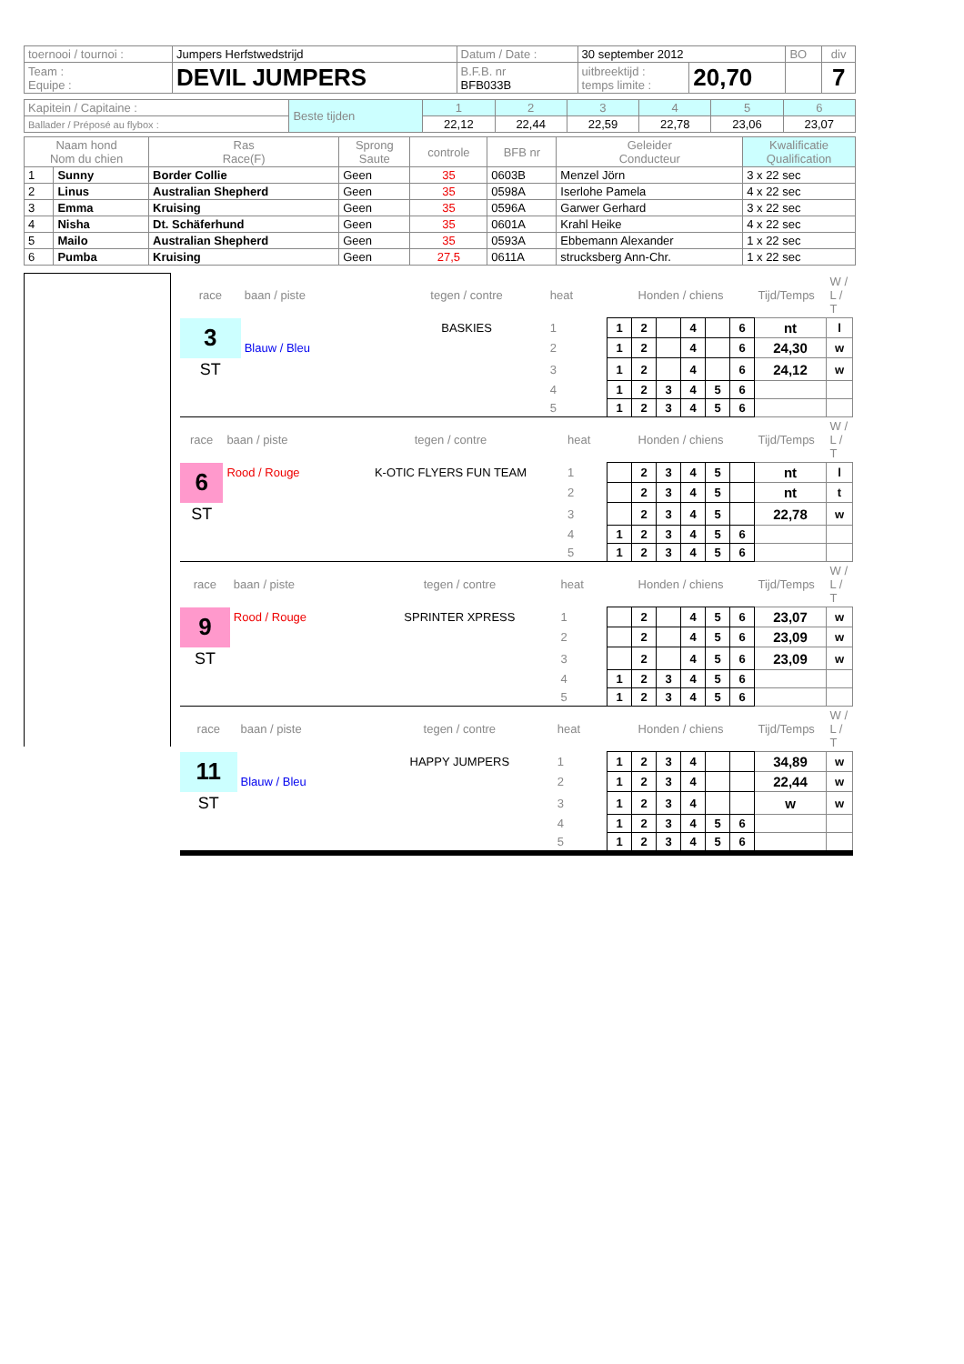| toernooi / tournoi : | Jumpers Herfstwedstrijd | Datum / Date : | 30 september 2012 | | BO | div |
| Team : Equipe : | DEVIL JUMPERS | B.F.B. nr BFB033B | uitbreektijd : temps limite : | 20,70 | | 7 |
| Kapitein / Capitaine : | Beste tijden | 1 | 2 | 3 | 4 | 5 | 6 |
| Ballader / Préposé au flybox : | | 22,12 | 22,44 | 22,59 | 22,78 | 23,06 | 23,07 |
| Naam hond Nom du chien | | Ras Race(F) | Sprong Saute | controle | BFB nr | Geleider Conducteur | Kwalificatie Qualification |
| --- | --- | --- | --- | --- | --- | --- | --- |
| 1 | Sunny | Border Collie | Geen | 35 | 0603B | Menzel Jörn | 3 x 22 sec |
| 2 | Linus | Australian Shepherd | Geen | 35 | 0598A | Iserlohe Pamela | 4 x 22 sec |
| 3 | Emma | Kruising | Geen | 35 | 0596A | Garwer Gerhard | 3 x 22 sec |
| 4 | Nisha | Dt. Schäferhund | Geen | 35 | 0601A | Krahl Heike | 4 x 22 sec |
| 5 | Mailo | Australian Shepherd | Geen | 35 | 0593A | Ebbemann Alexander | 1 x 22 sec |
| 6 | Pumba | Kruising | Geen | 27,5 | 0611A | strucksberg Ann-Chr. | 1 x 22 sec |
| race | baan / piste | tegen / contre | heat | Honden / chiens | | | | | | Tijd/Temps | W / L / T |
| 3 | | BASKIES | 1 | 1 | 2 | | 4 | | 6 | nt | l |
| | Blauw / Bleu | | 2 | 1 | 2 | | 4 | | 6 | 24,30 | w |
| ST | | | 3 | 1 | 2 | | 4 | | 6 | 24,12 | w |
| | | | 4 | 1 | 2 | 3 | 4 | 5 | 6 | | |
| | | | 5 | 1 | 2 | 3 | 4 | 5 | 6 | | |
| race | baan / piste | tegen / contre | heat | Honden / chiens | | | | | | Tijd/Temps | W / L / T |
| 6 | Rood / Rouge | K-OTIC FLYERS FUN TEAM | 1 | | 2 | 3 | 4 | 5 | | nt | l |
| | | | 2 | | 2 | 3 | 4 | 5 | | nt | t |
| ST | | | 3 | | 2 | 3 | 4 | 5 | | 22,78 | w |
| | | | 4 | 1 | 2 | 3 | 4 | 5 | 6 | | |
| | | | 5 | 1 | 2 | 3 | 4 | 5 | 6 | | |
| race | baan / piste | tegen / contre | heat | Honden / chiens | | | | | | Tijd/Temps | W / L / T |
| 9 | Rood / Rouge | SPRINTER XPRESS | 1 | | 2 | | 4 | 5 | 6 | 23,07 | w |
| | | | 2 | | 2 | | 4 | 5 | 6 | 23,09 | w |
| ST | | | 3 | | 2 | | 4 | 5 | 6 | 23,09 | w |
| | | | 4 | 1 | 2 | 3 | 4 | 5 | 6 | | |
| | | | 5 | 1 | 2 | 3 | 4 | 5 | 6 | | |
| race | baan / piste | tegen / contre | heat | Honden / chiens | | | | | | Tijd/Temps | W / L / T |
| 11 | | HAPPY JUMPERS | 1 | 1 | 2 | 3 | 4 | | | 34,89 | w |
| | Blauw / Bleu | | 2 | 1 | 2 | 3 | 4 | | | 22,44 | w |
| ST | | | 3 | 1 | 2 | 3 | 4 | | | w | w |
| | | | 4 | 1 | 2 | 3 | 4 | 5 | 6 | | |
| | | | 5 | 1 | 2 | 3 | 4 | 5 | 6 | | |